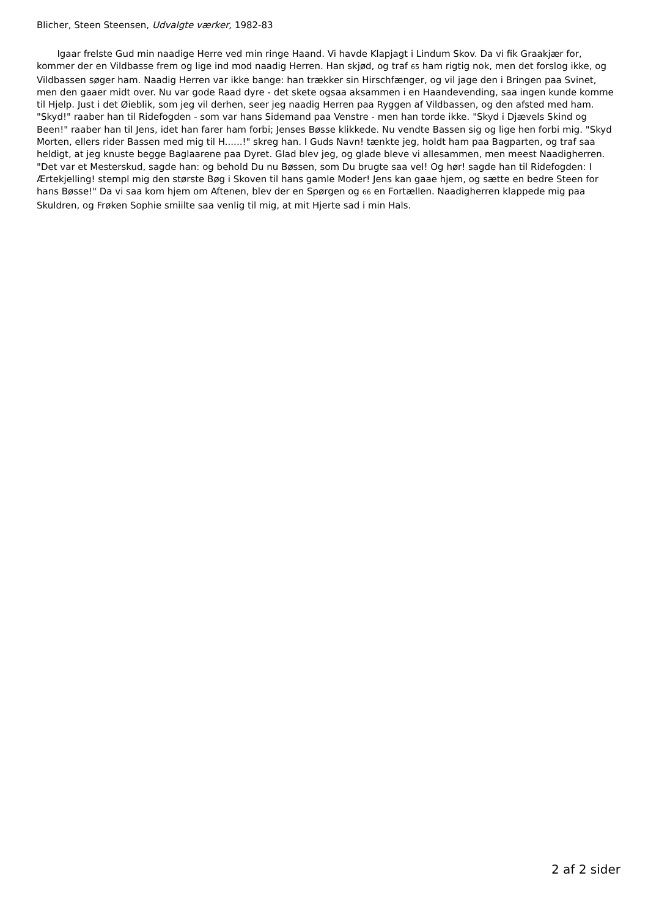Blicher, Steen Steensen, Udvalgte værker, 1982-83
Igaar frelste Gud min naadige Herre ved min ringe Haand. Vi havde Klapjagt i Lindum Skov. Da vi fik Graakjær for, kommer der en Vildbasse frem og lige ind mod naadig Herren. Han skjød, og traf 65 ham rigtig nok, men det forslog ikke, og Vildbassen søger ham. Naadig Herren var ikke bange: han trækker sin Hirschfænger, og vil jage den i Bringen paa Svinet, men den gaaer midt over. Nu var gode Raad dyre - det skete ogsaa aksammen i en Haandevending, saa ingen kunde komme til Hjelp. Just i det Øieblik, som jeg vil derhen, seer jeg naadig Herren paa Ryggen af Vildbassen, og den afsted med ham. "Skyd!" raaber han til Ridefogden - som var hans Sidemand paa Venstre - men han torde ikke. "Skyd i Djævels Skind og Been!" raaber han til Jens, idet han farer ham forbi; Jenses Bøsse klikkede. Nu vendte Bassen sig og lige hen forbi mig. "Skyd Morten, ellers rider Bassen med mig til H......!" skreg han. I Guds Navn! tænkte jeg, holdt ham paa Bagparten, og traf saa heldigt, at jeg knuste begge Baglaarene paa Dyret. Glad blev jeg, og glade bleve vi allesammen, men meest Naadigherren. "Det var et Mesterskud, sagde han: og behold Du nu Bøssen, som Du brugte saa vel! Og hør! sagde han til Ridefogden: I Ærtekjelling! stempl mig den største Bøg i Skoven til hans gamle Moder! Jens kan gaae hjem, og sætte en bedre Steen for hans Bøsse!" Da vi saa kom hjem om Aftenen, blev der en Spørgen og 66 en Fortællen. Naadigherren klappede mig paa Skuldren, og Frøken Sophie smiilte saa venlig til mig, at mit Hjerte sad i min Hals.
2 af 2 sider